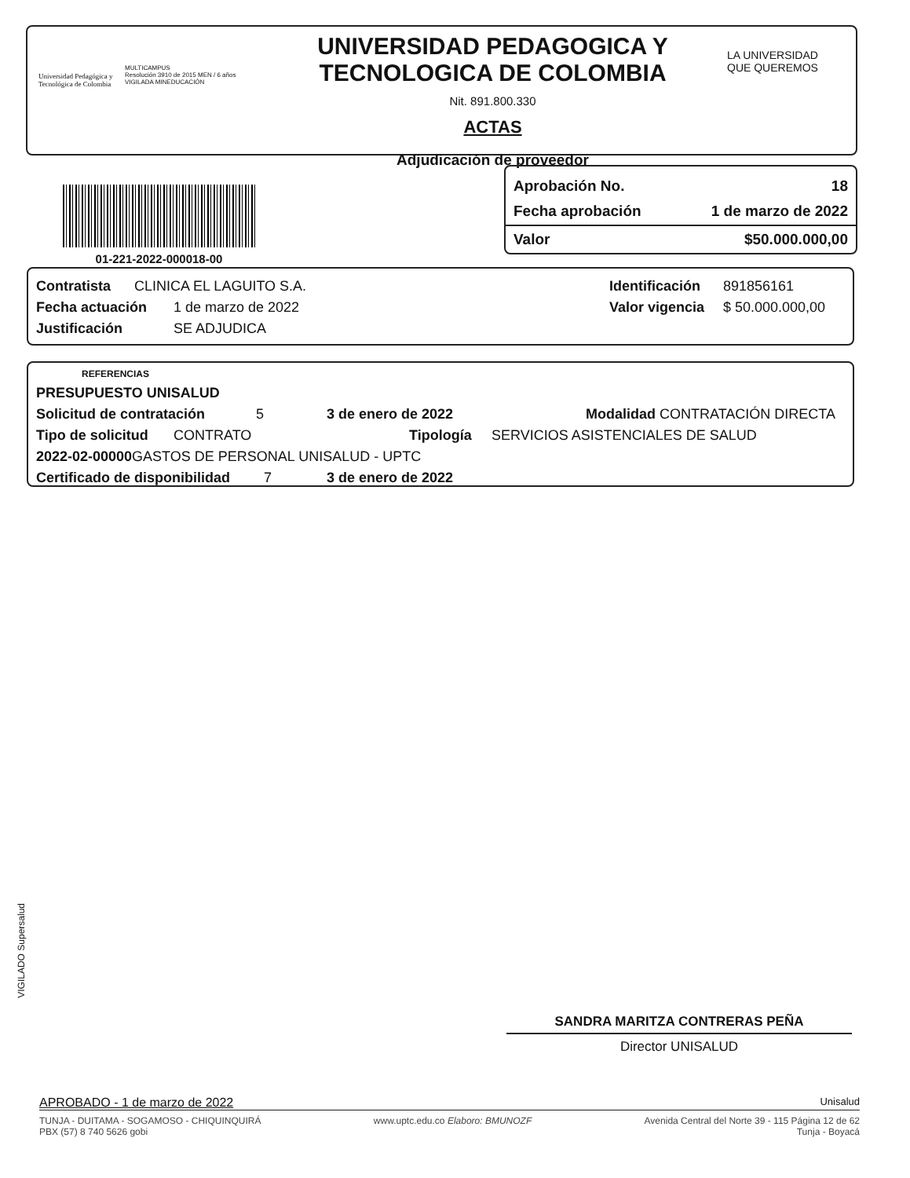Universidad Pedagógica y Tecnológica de Colombia
MULTICAMPUS
Resolución 3910 de 2015 MEN / 6 años
VIGILADA MINEDUCACIÓN
UNIVERSIDAD PEDAGOGICA Y TECNOLOGICA DE COLOMBIA
Nit. 891.800.330
ACTAS
Adjudicación de proveedor
LA UNIVERSIDAD QUE QUEREMOS
01-221-2022-000018-00
Aprobación No. 18
Fecha aprobación 1 de marzo de 2022
Valor $50.000.000,00
Contratista CLINICA EL LAGUITO S.A.
Fecha actuación 1 de marzo de 2022
Justificación SE ADJUDICA
Identificación 891856161
Valor vigencia $ 50.000.000,00
REFERENCIAS
PRESUPUESTO UNISALUD
Solicitud de contratación 5 3 de enero de 2022 Modalidad CONTRATACIÓN DIRECTA
Tipo de solicitud CONTRATO Tipología SERVICIOS ASISTENCIALES DE SALUD
2022-02-00000 GASTOS DE PERSONAL UNISALUD - UPTC
Certificado de disponibilidad 7 3 de enero de 2022
VIGILADO Supersalud
SANDRA MARITZA CONTRERAS PEÑA
Director UNISALUD
APROBADO - 1 de marzo de 2022 Unisalud
TUNJA - DUITAMA - SOGAMOSO - CHIQUINQUIRÁ
PBX (57) 8 740 5626 gobi
www.uptc.edu.co Elaboro: BMUNOZF
Avenida Central del Norte 39 - 115 Página 12 de 62
Tunja - Boyacá